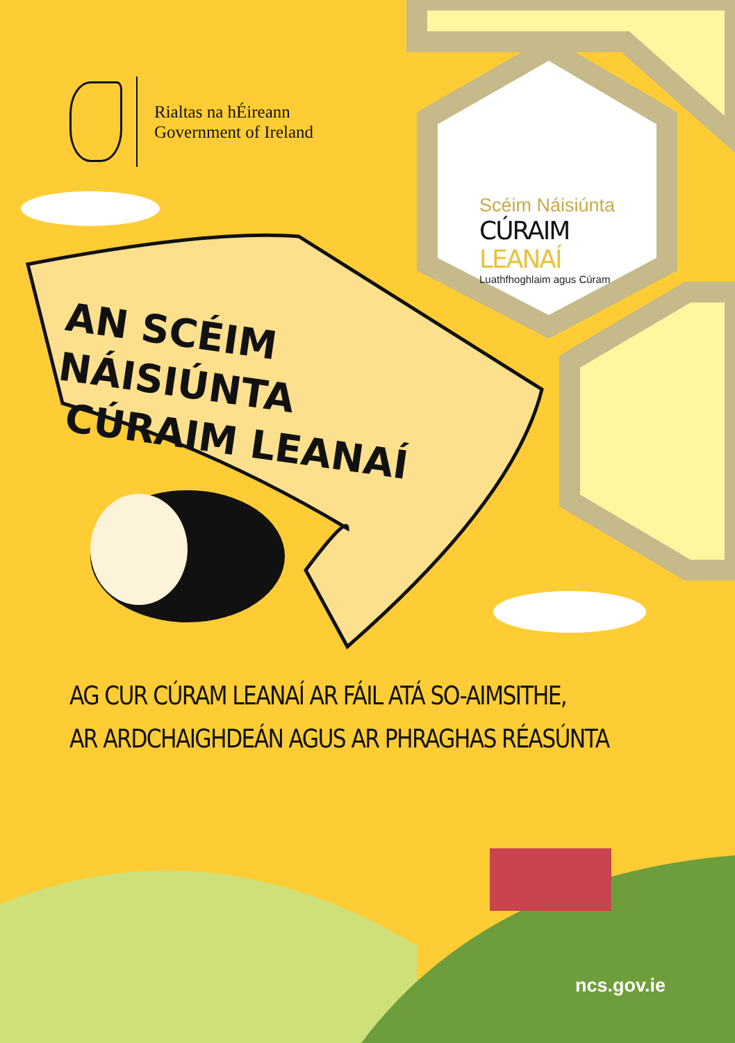Rialtas na hÉireann
Government of Ireland
Scéim Náisiúnta
CÚRAIM LEANAÍ
Luathfhoghlaim agus Cúram
AN SCÉIM NÁISIÚNTA
CÚRAIM LEANAÍ
AG CUR CÚRAM LEANAÍ AR FÁIL ATÁ SO-AIMSITHE,
AR ARDCHAIGHDEÁN AGUS AR PHRAGHAS RÉASÚNTA
ncs.gov.ie